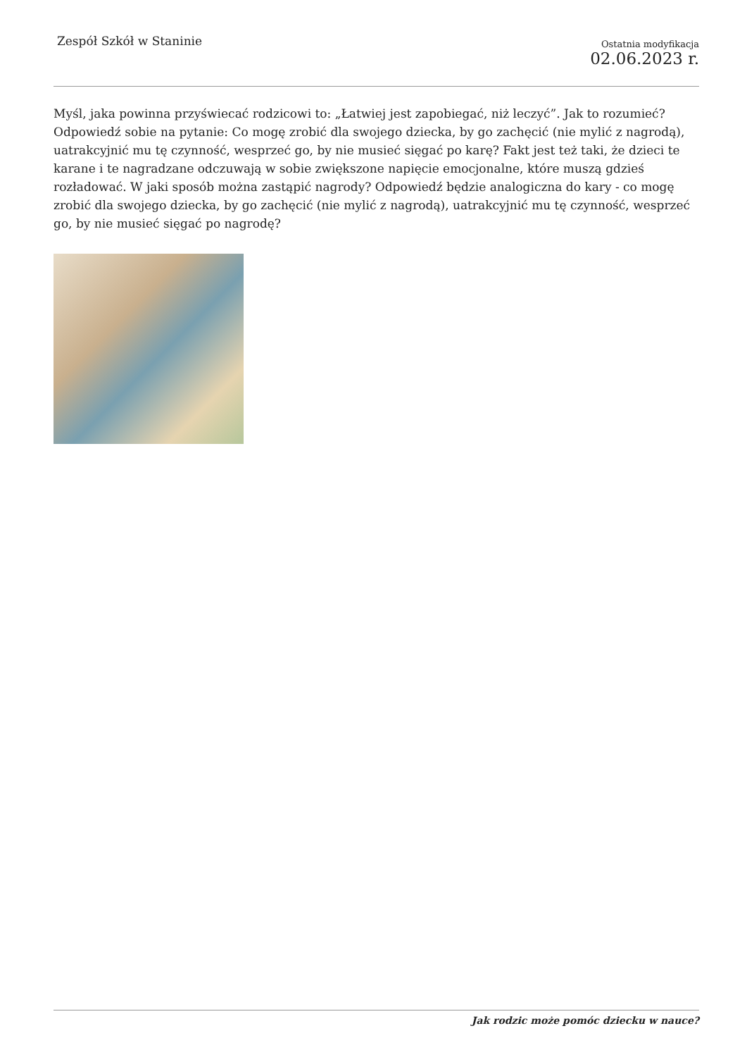Zespół Szkół w Staninie
Ostatnia modyfikacja
02.06.2023 r.
Myśl, jaka powinna przyświecać rodzicowi to: „Łatwiej jest zapobiegać, niż leczyć”. Jak to rozumieć? Odpowiedź sobie na pytanie: Co mogę zrobić dla swojego dziecka, by go zachęcić (nie mylić z nagrodą), uatrakcyjnić mu tę czynność, wesprzeć go, by nie musieć sięgać po karę? Fakt jest też taki, że dzieci te karane i te nagradzane odczuwają w sobie zwiększone napięcie emocjonalne, które muszą gdzieś rozładować. W jaki sposób można zastąpić nagrody? Odpowiedź będzie analogiczna do kary - co mogę zrobić dla swojego dziecka, by go zachęcić (nie mylić z nagrodą), uatrakcyjnić mu tę czynność, wesprzeć go, by nie musieć sięgać po nagrodę?
Jak rodzic może pomóc dziecku w nauce?